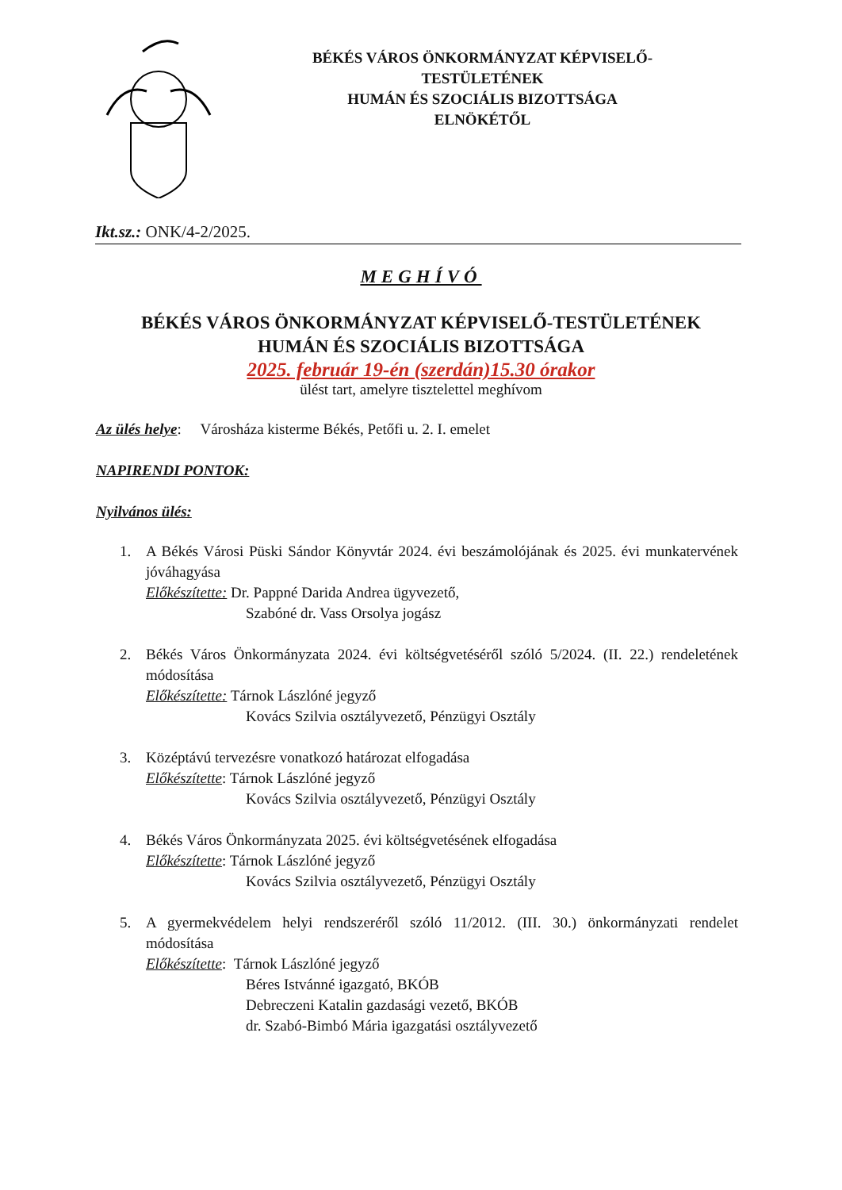BÉKÉS VÁROS ÖNKORMÁNYZAT KÉPVISELŐ-
TESTÜLETÉNEK
HUMÁN ÉS SZOCIÁLIS BIZOTTSÁGA
ELNÖKÉTŐL
Ikt.sz.: ONK/4-2/2025.
MEGHÍVÓ
BÉKÉS VÁROS ÖNKORMÁNYZAT KÉPVISELŐ-TESTÜLETÉNEK
HUMÁN ÉS SZOCIÁLIS BIZOTTSÁGA
2025. február 19-én (szerdán)15.30 órakor
ülést tart, amelyre tisztelettel meghívom
Az ülés helye: Városháza kisterme Békés, Petőfi u. 2. I. emelet
NAPIRENDI PONTOK:
Nyilvános ülés:
1. A Békés Városi Püski Sándor Könyvtár 2024. évi beszámolójának és 2025. évi munkatervének jóváhagyása
Előkészítette: Dr. Pappné Darida Andrea ügyvezető,
Szabóné dr. Vass Orsolya jogász
2. Békés Város Önkormányzata 2024. évi költségvetéséről szóló 5/2024. (II. 22.) rendeletének módosítása
Előkészítette: Tárnok Lászlóné jegyző
Kovács Szilvia osztályvezető, Pénzügyi Osztály
3. Középtávú tervezésre vonatkozó határozat elfogadása
Előkészítette: Tárnok Lászlóné jegyző
Kovács Szilvia osztályvezető, Pénzügyi Osztály
4. Békés Város Önkormányzata 2025. évi költségvetésének elfogadása
Előkészítette: Tárnok Lászlóné jegyző
Kovács Szilvia osztályvezető, Pénzügyi Osztály
5. A gyermekvédelem helyi rendszeréről szóló 11/2012. (III. 30.) önkormányzati rendelet módosítása
Előkészítette: Tárnok Lászlóné jegyző
Béres Istvánné igazgató, BKÓB
Debreczeni Katalin gazdasági vezető, BKÓB
dr. Szabó-Bimbó Mária igazgatási osztályvezető